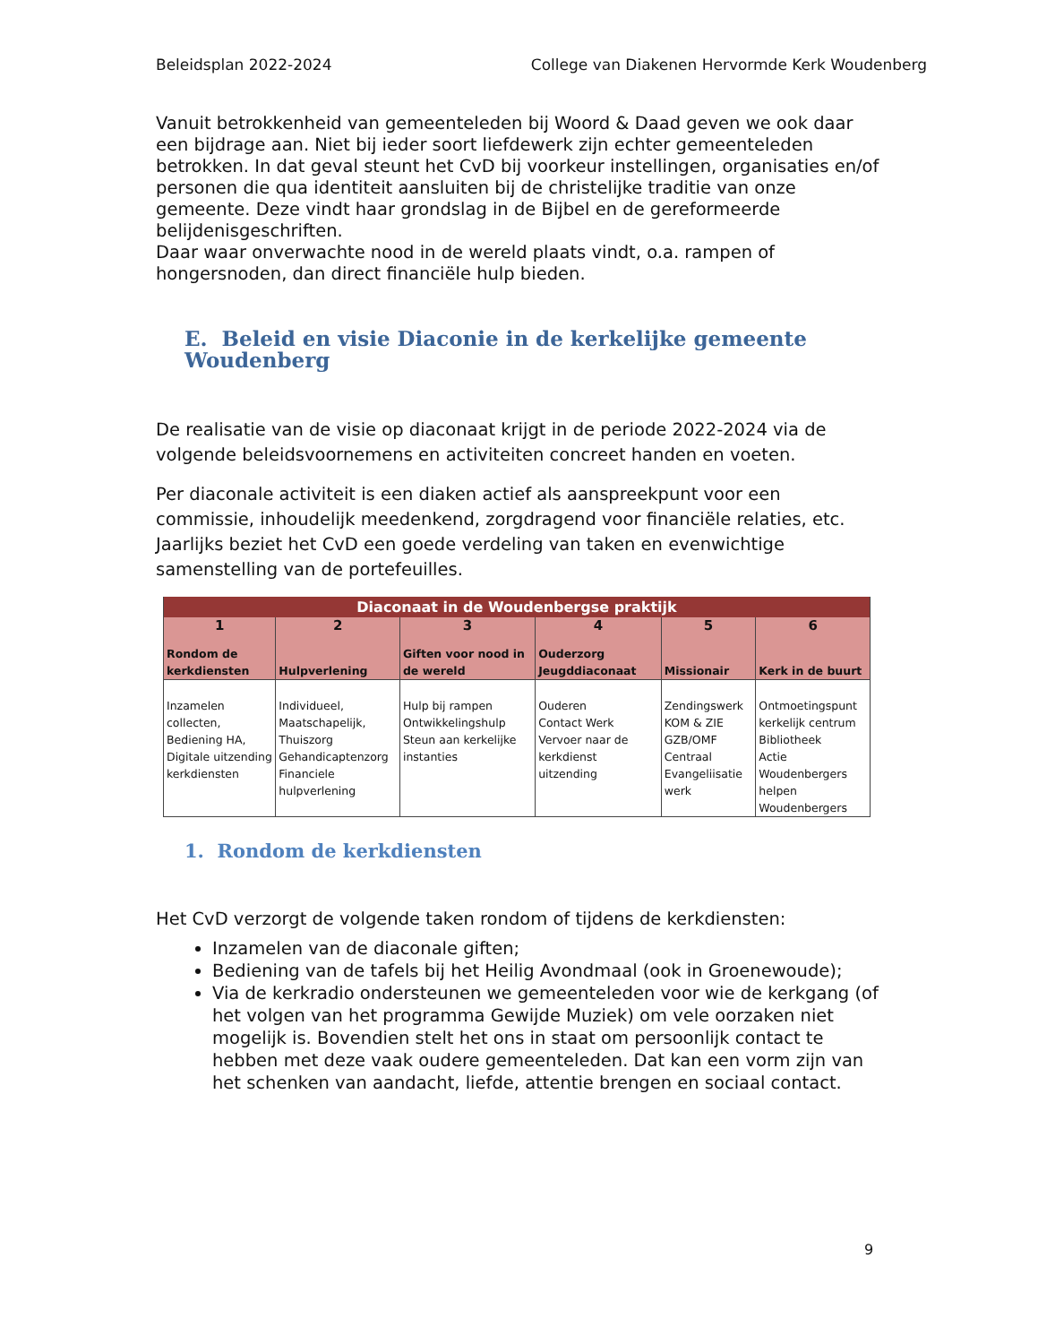Beleidsplan 2022-2024 College van Diakenen Hervormde Kerk Woudenberg
Vanuit betrokkenheid van gemeenteleden bij Woord & Daad geven we ook daar een bijdrage aan. Niet bij ieder soort liefdewerk zijn echter gemeenteleden betrokken. In dat geval steunt het CvD bij voorkeur instellingen, organisaties en/of personen die qua identiteit aansluiten bij de christelijke traditie van onze gemeente. Deze vindt haar grondslag in de Bijbel en de gereformeerde belijdenisgeschriften.
Daar waar onverwachte nood in de wereld plaats vindt, o.a. rampen of hongersnoden, dan direct financiële hulp bieden.
E. Beleid en visie Diaconie in de kerkelijke gemeente Woudenberg
De realisatie van de visie op diaconaat krijgt in de periode 2022-2024 via de volgende beleidsvoornemens en activiteiten concreet handen en voeten.
Per diaconale activiteit is een diaken actief als aanspreekpunt voor een commissie, inhoudelijk meedenkend, zorgdragend voor financiële relaties, etc. Jaarlijks beziet het CvD een goede verdeling van taken en evenwichtige samenstelling van de portefeuilles.
| Diaconaat in de Woudenbergse praktijk | | | | | |
| --- | --- | --- | --- | --- | --- |
| 1 | 2 | 3 | 4 | 5 | 6 |
| Rondom de kerkdiensten | Hulpverlening | Giften voor nood in de wereld | Ouderzorg Jeugddiaconaat | Missionair | Kerk in de buurt |
| Inzamelen collecten, Bediening HA, Digitale uitzending kerkdiensten | Individueel, Maatschapelijk, Thuiszorg Gehandicaptenzorg Financiele hulpverlening | Hulp bij rampen Ontwikkelingshulp Steun aan kerkelijke instanties | Ouderen Contact Werk Vervoer naar de kerkdienst uitzending | Zendingswerk KOM & ZIE GZB/OMF Centraal Evangeliisatie werk | Ontmoetingspunt kerkelijk centrum Bibliotheek Actie Woudenbergers helpen Woudenbergers |
1. Rondom de kerkdiensten
Het CvD verzorgt de volgende taken rondom of tijdens de kerkdiensten:
Inzamelen van de diaconale giften;
Bediening van de tafels bij het Heilig Avondmaal (ook in Groenewoude);
Via de kerkradio ondersteunen we gemeenteleden voor wie de kerkgang (of het volgen van het programma Gewijde Muziek) om vele oorzaken niet mogelijk is. Bovendien stelt het ons in staat om persoonlijk contact te hebben met deze vaak oudere gemeenteleden. Dat kan een vorm zijn van het schenken van aandacht, liefde, attentie brengen en sociaal contact.
9